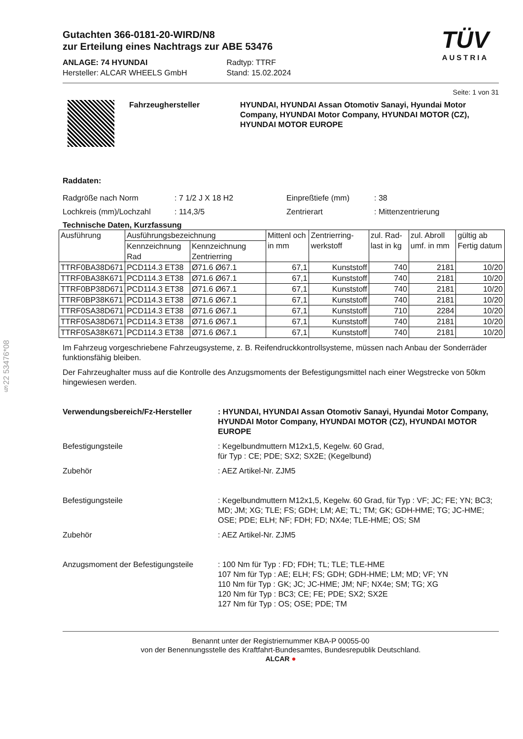§22 53476*08
TÜV
AUSTRIA
Gutachten 366-0181-20-WIRD/N8
zur Erteilung eines Nachtrags zur ABE 53476
ANLAGE: 74 HYUNDAI
Hersteller: ALCAR WHEELS GmbH
Radtyp: TTRF
Stand: 15.02.2024
Seite: 1 von 31
Fahrzeughersteller HYUNDAI, HYUNDAI Assan Otomotiv Sanayi, Hyundai Motor Company, HYUNDAI Motor Company, HYUNDAI MOTOR (CZ), HYUNDAI MOTOR EUROPE
Raddaten:
Radgröße nach Norm: 7 1/2 J X 18 H2 Einpreßtiefe (mm): 38
Lochkreis (mm)/Lochzahl: 114,3/5 Zentrierart: Mittenzentrierung
Technische Daten, Kurzfassung
| Ausführung | Ausführungsbezeichnung | | Mittenl och in mm | Zentrierring-werkstoff | zul. Rad-last in kg | zul. Abroll umf. in mm | gültig ab Fertig datum |
| --- | --- | --- | --- | --- | --- | --- | --- |
| | Kennzeichnung Rad | Kennzeichnung Zentrierring | | | | | |
| TTRF0BA38D671 | PCD114.3 ET38 | Ø71.6 Ø67.1 | 67,1 | Kunststoff | 740 | 2181 | 10/20 |
| TTRF0BA38K671 | PCD114.3 ET38 | Ø71.6 Ø67.1 | 67,1 | Kunststoff | 740 | 2181 | 10/20 |
| TTRF0BP38D671 | PCD114.3 ET38 | Ø71.6 Ø67.1 | 67,1 | Kunststoff | 740 | 2181 | 10/20 |
| TTRF0BP38K671 | PCD114.3 ET38 | Ø71.6 Ø67.1 | 67,1 | Kunststoff | 740 | 2181 | 10/20 |
| TTRF0SA38D671 | PCD114.3 ET38 | Ø71.6 Ø67.1 | 67,1 | Kunststoff | 710 | 2284 | 10/20 |
| TTRF0SA38D671 | PCD114.3 ET38 | Ø71.6 Ø67.1 | 67,1 | Kunststoff | 740 | 2181 | 10/20 |
| TTRF0SA38K671 | PCD114.3 ET38 | Ø71.6 Ø67.1 | 67,1 | Kunststoff | 740 | 2181 | 10/20 |
Im Fahrzeug vorgeschriebene Fahrzeugsysteme, z. B. Reifendruckkontrollsysteme, müssen nach Anbau der Sonderräder funktionsfähig bleiben.
Der Fahrzeughalter muss auf die Kontrolle des Anzugsmoments der Befestigungsmittel nach einer Wegstrecke von 50km hingewiesen werden.
Verwendungsbereich/Fz-Hersteller: HYUNDAI, HYUNDAI Assan Otomotiv Sanayi, Hyundai Motor Company, HYUNDAI Motor Company, HYUNDAI MOTOR (CZ), HYUNDAI MOTOR EUROPE
Befestigungsteile: Kegelbundmuttern M12x1,5, Kegelw. 60 Grad,
für Typ : CE; PDE; SX2; SX2E; (Kegelbund)
Zubehör: AEZ Artikel-Nr. ZJM5
Befestigungsteile: Kegelbundmuttern M12x1,5, Kegelw. 60 Grad, für Typ : VF; JC; FE; YN; BC3; MD; JM; XG; TLE; FS; GDH; LM; AE; TL; TM; GK; GDH-HME; TG; JC-HME; OSE; PDE; ELH; NF; FDH; FD; NX4e; TLE-HME; OS; SM
Zubehör: AEZ Artikel-Nr. ZJM5
Anzugsmoment der Befestigungsteile: 100 Nm für Typ : FD; FDH; TL; TLE; TLE-HME
107 Nm für Typ : AE; ELH; FS; GDH; GDH-HME; LM; MD; VF; YN
110 Nm für Typ : GK; JC; JC-HME; JM; NF; NX4e; SM; TG; XG
120 Nm für Typ : BC3; CE; FE; PDE; SX2; SX2E
127 Nm für Typ : OS; OSE; PDE; TM
Benannt unter der Registriernummer KBA-P 00055-00
von der Benennungsstelle des Kraftfahrt-Bundesamtes, Bundesrepublik Deutschland.
ALCAR ●